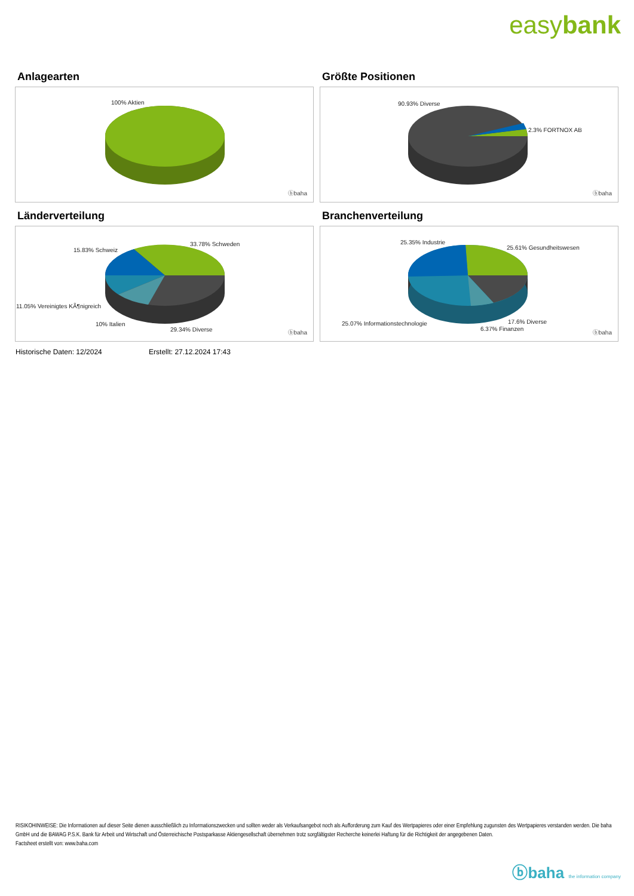easybank
Anlagearten
100% Aktien
ⓑbaha
Größte Positionen
90.93% Diverse
2.3% FORTNOX AB
ⓑbaha
Länderverteilung
33.78% Schweden
15.83% Schweiz
11.05% Vereinigtes KÃ¶nigreich
10% Italien
29.34% Diverse ⓑbaha
Branchenverteilung
25.35% Industrie
25.61% Gesundheitswesen
25.07% Informationstechnologie 17.6% Diverse
6.37% Finanzen
ⓑbaha
Historische Daten: 12/2024 Erstellt: 27.12.2024 17:43
RISIKOHINWEISE: Die Informationen auf dieser Seite dienen ausschließlich zu Informationszwecken und sollten weder als Verkaufsangebot noch als Aufforderung zum Kauf des Wertpapieres oder einer Empfehlung zugunsten des Wertpapieres verstanden werden. Die baha GmbH und die BAWAG P.S.K. Bank für Arbeit und Wirtschaft und Österreichische Postsparkasse Aktiengesellschaft übernehmen trotz sorgfältigster Recherche keinerlei Haftung für die Richtigkeit der angegebenen Daten.
Factsheet erstellt von: www.baha.com
ⓑbaha the information company